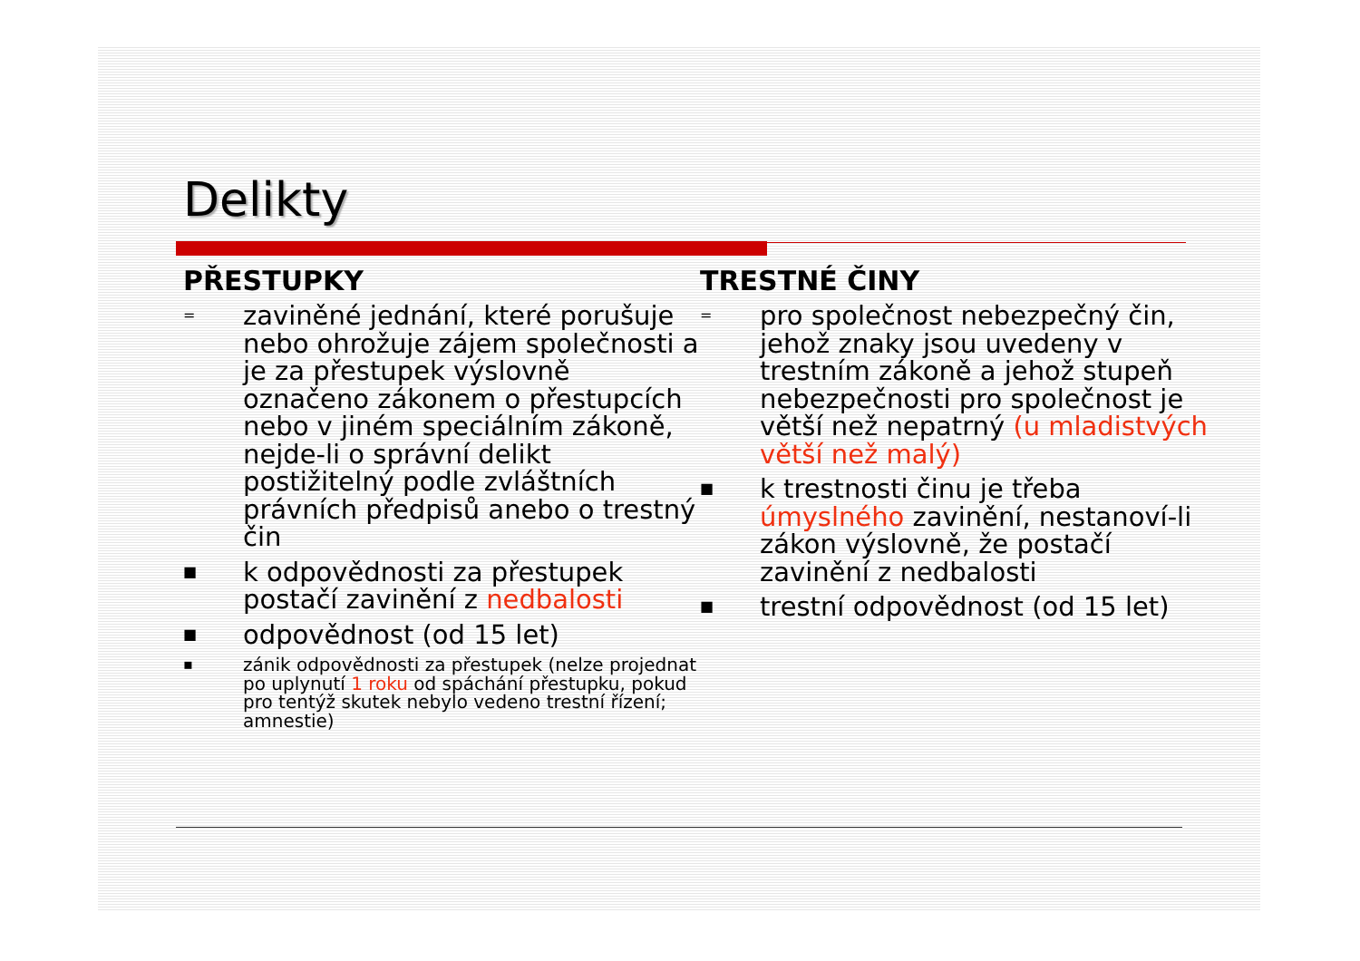Delikty
PŘESTUPKY
= zaviněné jednání, které porušuje nebo ohrožuje zájem společnosti a je za přestupek výslovně označeno zákonem o přestupcích nebo v jiném speciálním zákoně, nejde-li o správní delikt postižitelný podle zvláštních právních předpisů anebo o trestný čin
■ k odpovědnosti za přestupek postačí zavinění z nedbalosti
■ odpovědnost (od 15 let)
▪ zánik odpovědnosti za přestupek (nelze projednat po uplynutí 1 roku od spáchání přestupku, pokud pro tentýž skutek nebylo vedeno trestní řízení; amnestie)
TRESTNÉ ČINY
= pro společnost nebezpečný čin, jehož znaky jsou uvedeny v trestním zákoně a jehož stupeň nebezpečnosti pro společnost je větší než nepatrný (u mladistvých větší než malý)
■ k trestnosti činu je třeba úmyslného zavinění, nestanoví-li zákon výslovně, že postačí zavinění z nedbalosti
■ trestní odpovědnost (od 15 let)